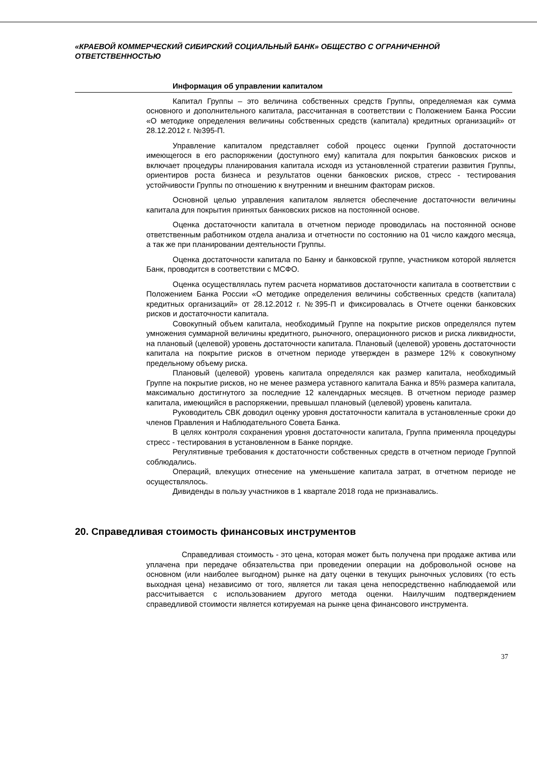«КРАЕВОЙ КОММЕРЧЕСКИЙ СИБИРСКИЙ СОЦИАЛЬНЫЙ БАНК» ОБЩЕСТВО С ОГРАНИЧЕННОЙ ОТВЕТСТВЕННОСТЬЮ
Информация об управлении капиталом
Капитал Группы – это величина собственных средств Группы, определяемая как сумма основного и дополнительного капитала, рассчитанная в соответствии с Положением Банка России «О методике определения величины собственных средств (капитала) кредитных организаций» от 28.12.2012 г. №395-П.
Управление капиталом представляет собой процесс оценки Группой достаточности имеющегося в его распоряжении (доступного ему) капитала для покрытия банковских рисков и включает процедуры планирования капитала исходя из установленной стратегии развития Группы, ориентиров роста бизнеса и результатов оценки банковских рисков, стресс - тестирования устойчивости Группы по отношению к внутренним и внешним факторам рисков.
Основной целью управления капиталом является обеспечение достаточности величины капитала для покрытия принятых банковских рисков на постоянной основе.
Оценка достаточности капитала в отчетном периоде проводилась на постоянной основе ответственным работником отдела анализа и отчетности по состоянию на 01 число каждого месяца, а так же при планировании деятельности Группы.
Оценка достаточности капитала по Банку и банковской группе, участником которой является Банк, проводится в соответствии с МСФО.
Оценка осуществлялась путем расчета нормативов достаточности капитала в соответствии с Положением Банка России «О методике определения величины собственных средств (капитала) кредитных организаций» от 28.12.2012 г. №395-П и фиксировалась в Отчете оценки банковских рисков и достаточности капитала.
Совокупный объем капитала, необходимый Группе на покрытие рисков определялся путем умножения суммарной величины кредитного, рыночного, операционного рисков и риска ликвидности, на плановый (целевой) уровень достаточности капитала. Плановый (целевой) уровень достаточности капитала на покрытие рисков в отчетном периоде утвержден в размере 12% к совокупному предельному объему риска.
Плановый (целевой) уровень капитала определялся как размер капитала, необходимый Группе на покрытие рисков, но не менее размера уставного капитала Банка и 85% размера капитала, максимально достигнутого за последние 12 календарных месяцев. В отчетном периоде размер капитала, имеющийся в распоряжении, превышал плановый (целевой) уровень капитала.
Руководитель СВК доводил оценку уровня достаточности капитала в установленные сроки до членов Правления и Наблюдательного Совета Банка.
В целях контроля сохранения уровня достаточности капитала, Группа применяла процедуры стресс - тестирования в установленном в Банке порядке.
Регулятивные требования к достаточности собственных средств в отчетном периоде Группой соблюдались.
Операций, влекущих отнесение на уменьшение капитала затрат, в отчетном периоде не осуществлялось.
Дивиденды в пользу участников в 1 квартале 2018 года не признавались.
20. Справедливая стоимость финансовых инструментов
Справедливая стоимость - это цена, которая может быть получена при продаже актива или уплачена при передаче обязательства при проведении операции на добровольной основе на основном (или наиболее выгодном) рынке на дату оценки в текущих рыночных условиях (то есть выходная цена) независимо от того, является ли такая цена непосредственно наблюдаемой или рассчитывается с использованием другого метода оценки. Наилучшим подтверждением справедливой стоимости является котируемая на рынке цена финансового инструмента.
37